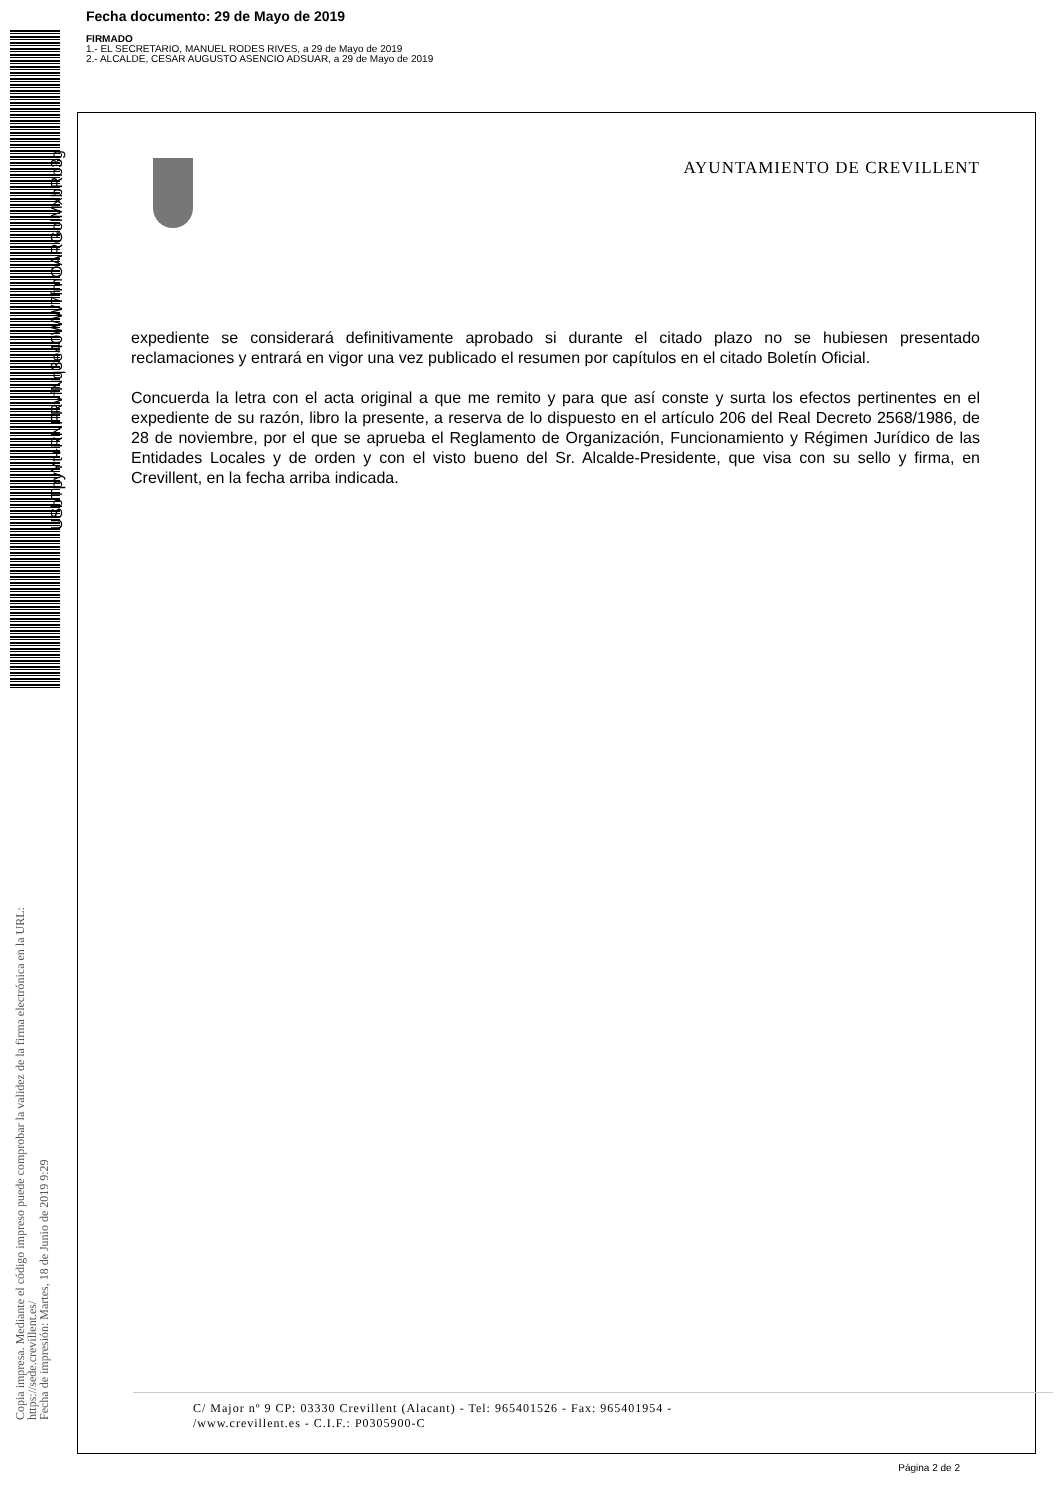Fecha documento: 29 de Mayo de 2019
FIRMADO
1.- EL SECRETARIO, MANUEL RODES RIVES, a 29 de Mayo de 2019
2.- ALCALDE, CESAR AUGUSTO ASENCIO ADSUAR, a 29 de Mayo de 2019
USbTpyYt+RNFRvfNq3e40WW7fmOARGolMxbRb3g
Copia impresa. Mediante el código impreso puede comprobar la validez de la firma electrónica en la URL:
https://sede.crevillent.es/
Fecha de impresión: Martes, 18 de Junio de 2019 9:29
AYUNTAMIENTO DE CREVILLENT
expediente se considerará definitivamente aprobado si durante el citado plazo no se hubiesen presentado reclamaciones y entrará en vigor una vez publicado el resumen por capítulos en el citado Boletín Oficial.
Concuerda la letra con el acta original a que me remito y para que así conste y surta los efectos pertinentes en el expediente de su razón, libro la presente, a reserva de lo dispuesto en el artículo 206 del Real Decreto 2568/1986, de 28 de noviembre, por el que se aprueba el Reglamento de Organización, Funcionamiento y Régimen Jurídico de las Entidades Locales y de orden y con el visto bueno del Sr. Alcalde-Presidente, que visa con su sello y firma, en Crevillent, en la fecha arriba indicada.
C/ Major nº 9 CP: 03330 Crevillent (Alacant) - Tel: 965401526 - Fax: 965401954 -
/www.crevillent.es - C.I.F.: P0305900-C
Página 2 de 2